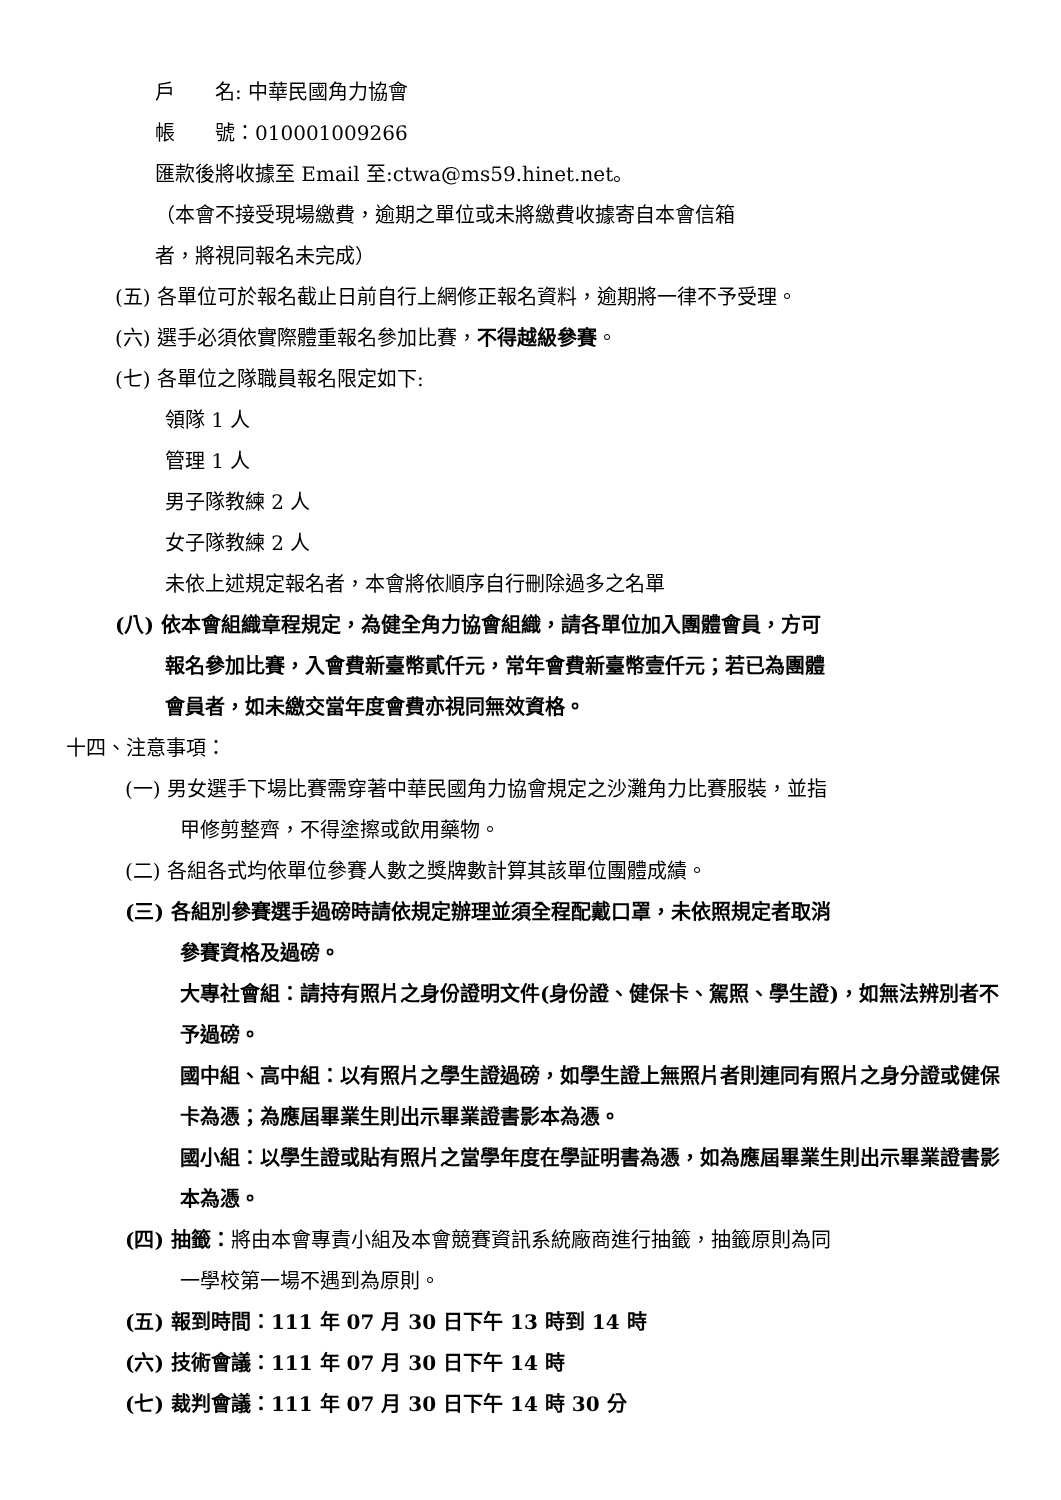戶　　名: 中華民國角力協會
帳　　號：010001009266
匯款後將收據至 Email 至:ctwa@ms59.hinet.net。
（本會不接受現場繳費，逾期之單位或未將繳費收據寄自本會信箱
者，將視同報名未完成）
(五) 各單位可於報名截止日前自行上網修正報名資料，逾期將一律不予受理。
(六) 選手必須依實際體重報名參加比賽，不得越級參賽。
(七) 各單位之隊職員報名限定如下:
領隊 1 人
管理 1 人
男子隊教練 2 人
女子隊教練 2 人
未依上述規定報名者，本會將依順序自行刪除過多之名單
(八) 依本會組織章程規定，為健全角力協會組織，請各單位加入團體會員，方可
報名參加比賽，入會費新臺幣貳仟元，常年會費新臺幣壹仟元；若已為團體
會員者，如未繳交當年度會費亦視同無效資格。
十四、注意事項：
(一) 男女選手下場比賽需穿著中華民國角力協會規定之沙灘角力比賽服裝，並指
甲修剪整齊，不得塗擦或飲用藥物。
(二) 各組各式均依單位參賽人數之獎牌數計算其該單位團體成績。
(三) 各組別參賽選手過磅時請依規定辦理並須全程配戴口罩，未依照規定者取消
參賽資格及過磅。
大專社會組：請持有照片之身份證明文件(身份證、健保卡、駕照、學生證)，如無法辨別者不予過磅。
國中組、高中組：以有照片之學生證過磅，如學生證上無照片者則連同有照片之身分證或健保卡為憑；為應屆畢業生則出示畢業證書影本為憑。
國小組：以學生證或貼有照片之當學年度在學証明書為憑，如為應屆畢業生則出示畢業證書影本為憑。
(四) 抽籤：將由本會專責小組及本會競賽資訊系統廠商進行抽籤，抽籤原則為同
一學校第一場不遇到為原則。
(五) 報到時間：111 年 07 月 30 日下午 13 時到 14 時
(六) 技術會議：111 年 07 月 30 日下午 14 時
(七) 裁判會議：111 年 07 月 30 日下午 14 時 30 分